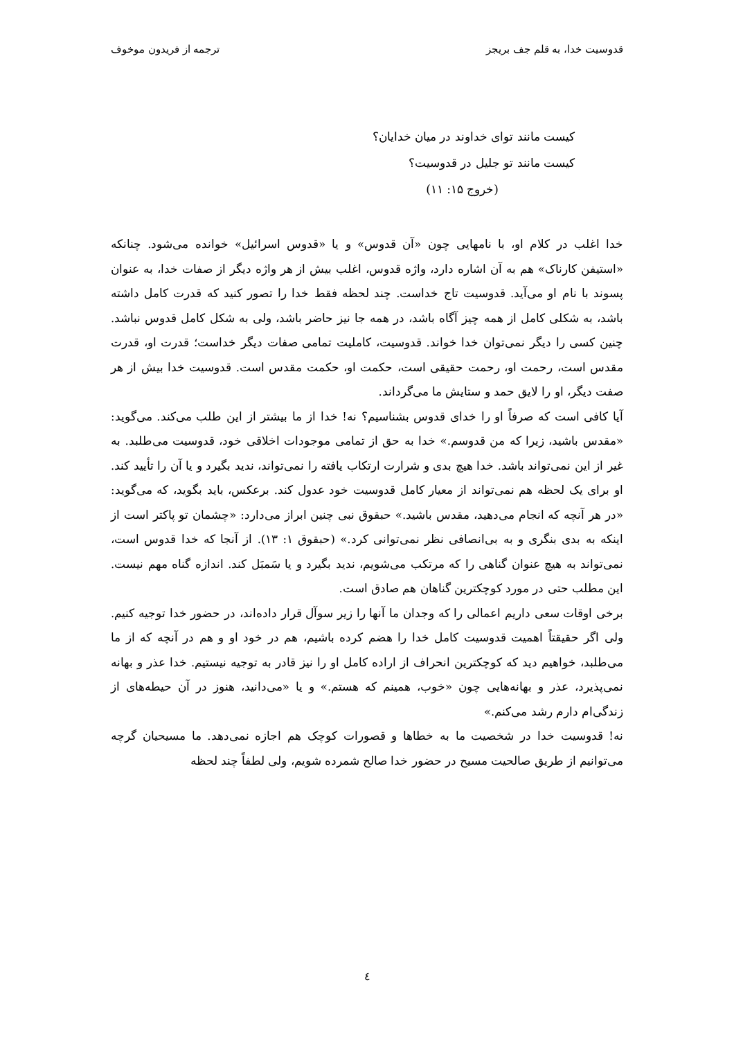قدوسیت خدا، به قلم جف بریجز ترجمه از فریدون موخوف
کیست مانند توای خداوند در میان خدایان؟
کیست مانند تو جلیل در قدوسیت؟
(خروج ۱۵: ۱۱)
خدا اغلب در کلام او، با نامهایی چون «آن قدوس» و یا «قدوس اسرائیل» خوانده می‌شود. چنانکه «استیفن کارناک» هم به آن اشاره دارد، واژه قدوس، اغلب بیش از هر واژه دیگر از صفات خدا، به عنوان پسوند با نام او می‌آید. قدوسیت تاج خداست. چند لحظه فقط خدا را تصور کنید که قدرت کامل داشته باشد، به شکلی کامل از همه چیز آگاه باشد، در همه جا نیز حاضر باشد، ولی به شکل کامل قدوس نباشد. چنین کسی را دیگر نمی‌توان خدا خواند. قدوسیت، کاملیت تمامی صفات دیگر خداست؛ قدرت او، قدرت مقدس است، رحمت او، رحمت حقیقی است، حکمت او، حکمت مقدس است. قدوسیت خدا بیش از هر صفت دیگر، او را لایق حمد و ستایش ما می‌گرداند.
آیا کافی است که صرفاً او را خدای قدوس بشناسیم؟ نه! خدا از ما بیشتر از این طلب می‌کند. می‌گوید: «مقدس باشید، زیرا که من قدوسم.» خدا به حق از تمامی موجودات اخلاقی خود، قدوسیت می‌طلبد. به غیر از این نمی‌تواند باشد. خدا هیچ بدی و شرارت ارتکاب یافته را نمی‌تواند، ندید بگیرد و یا آن را تأیید کند. او برای یک لحظه هم نمی‌تواند از معیار کامل قدوسیت خود عدول کند. برعکس، باید بگوید، که می‌گوید: «در هر آنچه که انجام می‌دهید، مقدس باشید.» حبقوق نبی چنین ابراز می‌دارد: «چشمان تو پاکتر است از اینکه به بدی بنگری و به بی‌انصافی نظر نمی‌توانی کرد.» (حبقوق ۱: ۱۳). از آنجا که خدا قدوس است، نمی‌تواند به هیچ عنوان گناهی را که مرتکب می‌شویم، ندید بگیرد و یا سَمبَل کند. اندازه گناه مهم نیست. این مطلب حتی در مورد کوچکترین گناهان هم صادق است.
برخی اوقات سعی داریم اعمالی را که وجدان ما آنها را زیر سوآل قرار داده‌اند، در حضور خدا توجیه کنیم. ولی اگر حقیقتاً اهمیت قدوسیت کامل خدا را هضم کرده باشیم، هم در خود او و هم در آنچه که از ما می‌طلبد، خواهیم دید که کوچکترین انحراف از اراده کامل او را نیز قادر به توجیه نیستیم. خدا عذر و بهانه نمی‌پذیرد، عذر و بهانه‌هایی چون «خوب، همینم که هستم.» و یا «می‌دانید، هنوز در آن حیطه‌های از زندگی‌ام دارم رشد می‌کنم.»
نه! قدوسیت خدا در شخصیت ما به خطاها و قصورات کوچک هم اجازه نمی‌دهد. ما مسیحیان گرچه می‌توانیم از طریق صالحیت مسیح در حضور خدا صالح شمرده شویم، ولی لطفاً چند لحظه
٤